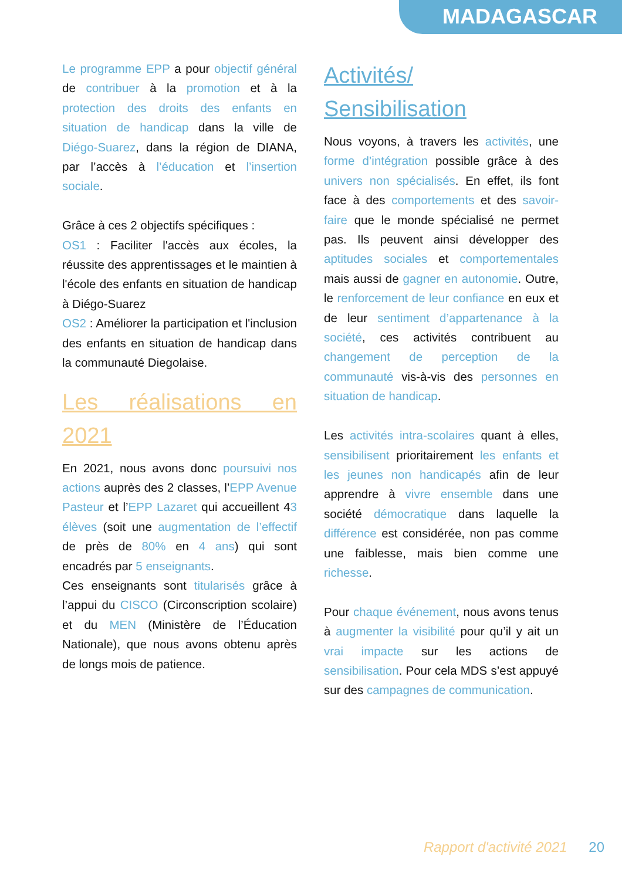MADAGASCAR
Le programme EPP a pour objectif général de contribuer à la promotion et à la protection des droits des enfants en situation de handicap dans la ville de Diégo-Suarez, dans la région de DIANA, par l’accès à l’éducation et l’insertion sociale.
Grâce à ces 2 objectifs spécifiques :
OS1 : Faciliter l'accès aux écoles, la réussite des apprentissages et le maintien à l'école des enfants en situation de handicap à Diégo-Suarez
OS2 : Améliorer la participation et l'inclusion des enfants en situation de handicap dans la communauté Diegolaise.
Les réalisations en 2021
En 2021, nous avons donc poursuivi nos actions auprès des 2 classes, l’EPP Avenue Pasteur et l’EPP Lazaret qui accueillent 43 élèves (soit une augmentation de l’effectif de près de 80% en 4 ans) qui sont encadrés par 5 enseignants.
Ces enseignants sont titularisés grâce à l’appui du CISCO (Circonscription scolaire) et du MEN (Ministère de l’Éducation Nationale), que nous avons obtenu après de longs mois de patience.
Activités/ Sensibilisation
Nous voyons, à travers les activités, une forme d’intégration possible grâce à des univers non spécialisés. En effet, ils font face à des comportements et des savoir-faire que le monde spécialisé ne permet pas. Ils peuvent ainsi développer des aptitudes sociales et comportementales mais aussi de gagner en autonomie. Outre, le renforcement de leur confiance en eux et de leur sentiment d’appartenance à la société, ces activités contribuent au changement de perception de la communauté vis-à-vis des personnes en situation de handicap.
Les activités intra-scolaires quant à elles, sensibilisent prioritairement les enfants et les jeunes non handicapés afin de leur apprendre à vivre ensemble dans une société démocratique dans laquelle la différence est considérée, non pas comme une faiblesse, mais bien comme une richesse.
Pour chaque événement, nous avons tenus à augmenter la visibilité pour qu’il y ait un vrai impacte sur les actions de sensibilisation. Pour cela MDS s’est appuyé sur des campagnes de communication.
Rapport d'activité 2021 20